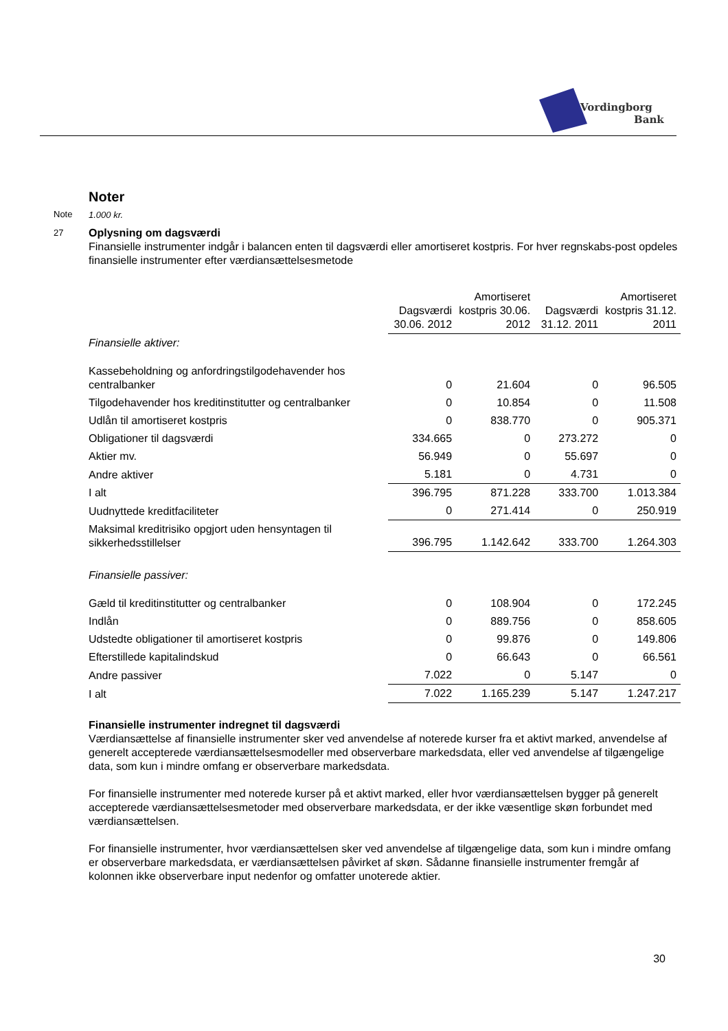Vordingborg
Bank
Noter
Note 1.000 kr.
27 Oplysning om dagsværdi
Finansielle instrumenter indgår i balancen enten til dagsværdi eller amortiseret kostpris. For hver regnskabs-post opdeles finansielle instrumenter efter værdiansættelsesmetode
| | Dagsværdi 30.06. 2012 | Amortiseret kostpris 30.06. 2012 | Dagsværdi 31.12. 2011 | Amortiseret kostpris 31.12. 2011 |
| --- | --- | --- | --- | --- |
| Finansielle aktiver: | | | | |
| Kassebeholdning og anfordringstilgodehavender hos centralbanker | 0 | 21.604 | 0 | 96.505 |
| Tilgodehavender hos kreditinstitutter og centralbanker | 0 | 10.854 | 0 | 11.508 |
| Udlån til amortiseret kostpris | 0 | 838.770 | 0 | 905.371 |
| Obligationer til dagsværdi | 334.665 | 0 | 273.272 | 0 |
| Aktier mv. | 56.949 | 0 | 55.697 | 0 |
| Andre aktiver | 5.181 | 0 | 4.731 | 0 |
| I alt | 396.795 | 871.228 | 333.700 | 1.013.384 |
| Uudnyttede kreditfaciliteter | 0 | 271.414 | 0 | 250.919 |
| Maksimal kreditrisiko opgjort uden hensyntagen til sikkerhedsstillelser | 396.795 | 1.142.642 | 333.700 | 1.264.303 |
| Finansielle passiver: | | | | |
| Gæld til kreditinstitutter og centralbanker | 0 | 108.904 | 0 | 172.245 |
| Indlån | 0 | 889.756 | 0 | 858.605 |
| Udstedte obligationer til amortiseret kostpris | 0 | 99.876 | 0 | 149.806 |
| Efterstillede kapitalindskud | 0 | 66.643 | 0 | 66.561 |
| Andre passiver | 7.022 | 0 | 5.147 | 0 |
| I alt | 7.022 | 1.165.239 | 5.147 | 1.247.217 |
Finansielle instrumenter indregnet til dagsværdi
Værdiansættelse af finansielle instrumenter sker ved anvendelse af noterede kurser fra et aktivt marked, anvendelse af generelt accepterede værdiansættelsesmodeller med observerbare markedsdata, eller ved anvendelse af tilgængelige data, som kun i mindre omfang er observerbare markedsdata.
For finansielle instrumenter med noterede kurser på et aktivt marked, eller hvor værdiansættelsen bygger på generelt accepterede værdiansættelsesmetoder med observerbare markedsdata, er der ikke væsentlige skøn forbundet med værdiansættelsen.
For finansielle instrumenter, hvor værdiansættelsen sker ved anvendelse af tilgængelige data, som kun i mindre omfang er observerbare markedsdata, er værdiansættelsen påvirket af skøn. Sådanne finansielle instrumenter fremgår af kolonnen ikke observerbare input nedenfor og omfatter unoterede aktier.
30